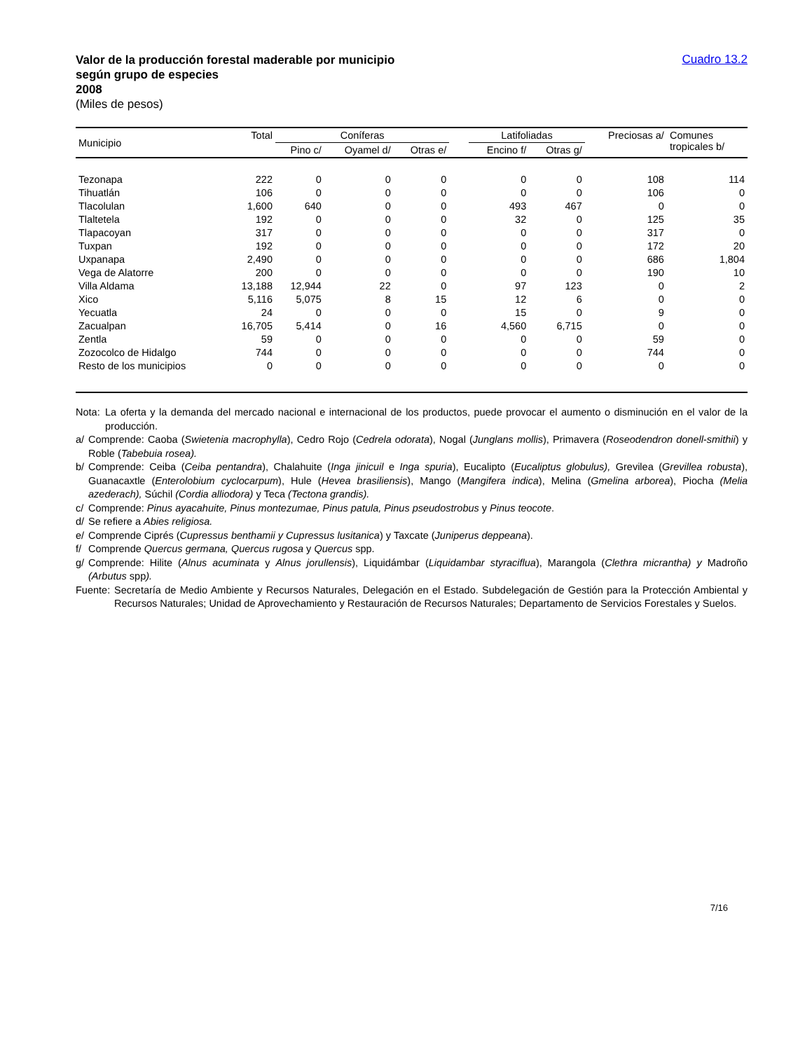Valor de la producción forestal maderable por municipio
según grupo de especies
2008
(Miles de pesos)
Cuadro 13.2
| Municipio | Total | Coníferas | | | | Latifoliadas | | Preciosas a/ | Comunes tropicales b/ |
| --- | --- | --- | --- | --- | --- | --- | --- | --- | --- |
| | | Pino c/ | Oyamel d/ | Otras e/ | | Encino f/ | Otras g/ | | |
| Tezonapa | 222 | 0 | 0 | 0 | | 0 | 0 | 108 | 114 |
| Tihuatlán | 106 | 0 | 0 | 0 | | 0 | 0 | 106 | 0 |
| Tlacolulan | 1,600 | 640 | 0 | 0 | | 493 | 467 | 0 | 0 |
| Tlaltetela | 192 | 0 | 0 | 0 | | 32 | 0 | 125 | 35 |
| Tlapacoyan | 317 | 0 | 0 | 0 | | 0 | 0 | 317 | 0 |
| Tuxpan | 192 | 0 | 0 | 0 | | 0 | 0 | 172 | 20 |
| Uxpanapa | 2,490 | 0 | 0 | 0 | | 0 | 0 | 686 | 1,804 |
| Vega de Alatorre | 200 | 0 | 0 | 0 | | 0 | 0 | 190 | 10 |
| Villa Aldama | 13,188 | 12,944 | 22 | 0 | | 97 | 123 | 0 | 2 |
| Xico | 5,116 | 5,075 | 8 | 15 | | 12 | 6 | 0 | 0 |
| Yecuatla | 24 | 0 | 0 | 0 | | 15 | 0 | 9 | 0 |
| Zacualpan | 16,705 | 5,414 | 0 | 16 | | 4,560 | 6,715 | 0 | 0 |
| Zentla | 59 | 0 | 0 | 0 | | 0 | 0 | 59 | 0 |
| Zozocolco de Hidalgo | 744 | 0 | 0 | 0 | | 0 | 0 | 744 | 0 |
| Resto de los municipios | 0 | 0 | 0 | 0 | | 0 | 0 | 0 | 0 |
Nota: La oferta y la demanda del mercado nacional e internacional de los productos, puede provocar el aumento o disminución en el valor de la producción.
a/ Comprende: Caoba (Swietenia macrophylla), Cedro Rojo (Cedrela odorata), Nogal (Junglans mollis), Primavera (Roseodendron donell-smithii) y Roble (Tabebuia rosea).
b/ Comprende: Ceiba (Ceiba pentandra), Chalahuite (Inga jinicuil e Inga spuria), Eucalipto (Eucaliptus globulus), Grevilea (Grevillea robusta), Guanacaxtle (Enterolobium cyclocarpum), Hule (Hevea brasiliensis), Mango (Mangifera indica), Melina (Gmelina arborea), Piocha (Melia azederach), Súchil (Cordia alliodora) y Teca (Tectona grandis).
c/ Comprende: Pinus ayacahuite, Pinus montezumae, Pinus patula, Pinus pseudostrobus y Pinus teocote.
d/ Se refiere a Abies religiosa.
e/ Comprende Ciprés (Cupressus benthamii y Cupressus lusitanica) y Taxcate (Juniperus deppeana).
f/ Comprende Quercus germana, Quercus rugosa y Quercus spp.
g/ Comprende: Hilite (Alnus acuminata y Alnus jorullensis), Liquidámbar (Liquidambar styraciflua), Marangola (Clethra micrantha) y Madroño (Arbutus spp).
Fuente: Secretaría de Medio Ambiente y Recursos Naturales, Delegación en el Estado. Subdelegación de Gestión para la Protección Ambiental y Recursos Naturales; Unidad de Aprovechamiento y Restauración de Recursos Naturales; Departamento de Servicios Forestales y Suelos.
7/16